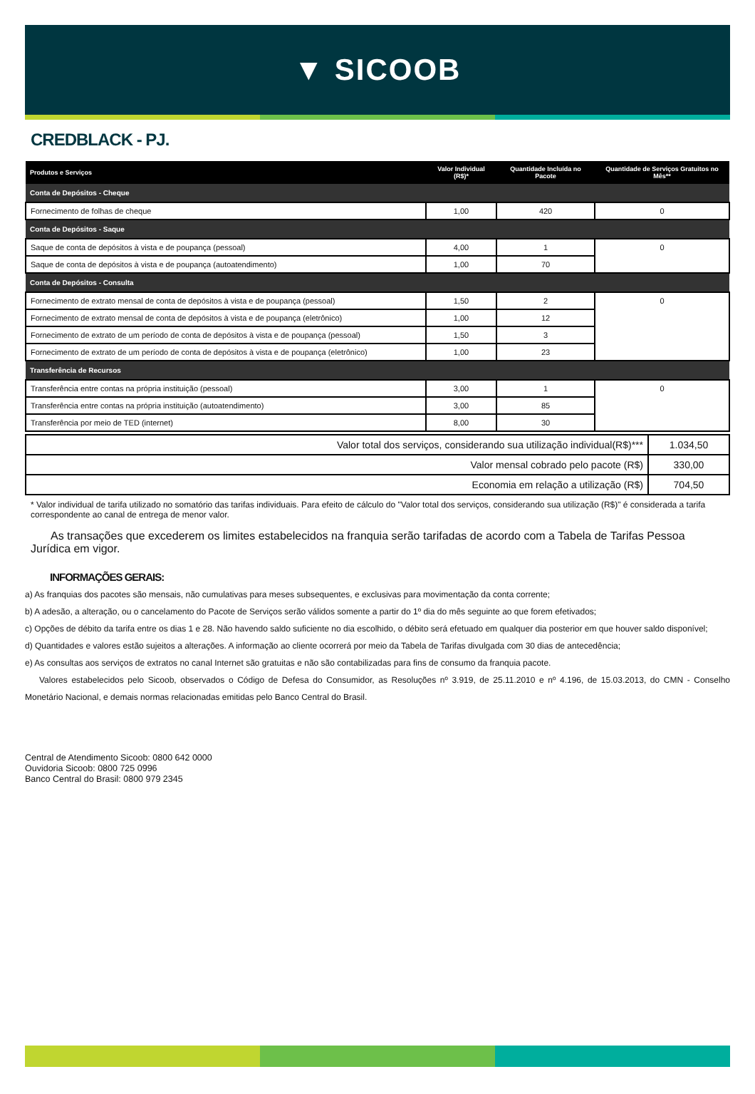▼ SICOOB
CREDBLACK - PJ.
| Produtos e Serviços | Valor Individual (R$)* | Quantidade Incluída no Pacote | Quantidade de Serviços Gratuitos no Mês** |
| --- | --- | --- | --- |
| Conta de Depósitos - Cheque | | | |
| Fornecimento de folhas de cheque | 1,00 | 420 | 0 |
| Conta de Depósitos - Saque | | | |
| Saque de conta de depósitos à vista e de poupança (pessoal) | 4,00 | 1 | 0 |
| Saque de conta de depósitos à vista e de poupança (autoatendimento) | 1,00 | 70 | |
| Conta de Depósitos - Consulta | | | |
| Fornecimento de extrato mensal de conta de depósitos à vista e de poupança (pessoal) | 1,50 | 2 | 0 |
| Fornecimento de extrato mensal de conta de depósitos à vista e de poupança (eletrônico) | 1,00 | 12 | |
| Fornecimento de extrato de um período de conta de depósitos à vista e de poupança (pessoal) | 1,50 | 3 | |
| Fornecimento de extrato de um período de conta de depósitos à vista e de poupança (eletrônico) | 1,00 | 23 | |
| Transferência de Recursos | | | |
| Transferência entre contas na própria instituição (pessoal) | 3,00 | 1 | 0 |
| Transferência entre contas na própria instituição (autoatendimento) | 3,00 | 85 | |
| Transferência por meio de TED (internet) | 8,00 | 30 | |
| Valor total dos serviços, considerando sua utilização individual(R$)*** | 1.034,50 |
| Valor mensal cobrado pelo pacote (R$) | 330,00 |
| Economia em relação a utilização (R$) | 704,50 |
* Valor individual de tarifa utilizado no somatório das tarifas individuais. Para efeito de cálculo do "Valor total dos serviços, considerando sua utilização (R$)" é considerada a tarifa correspondente ao canal de entrega de menor valor.
As transações que excederem os limites estabelecidos na franquia serão tarifadas de acordo com a Tabela de Tarifas Pessoa Jurídica em vigor.
INFORMAÇÕES GERAIS:
a) As franquias dos pacotes são mensais, não cumulativas para meses subsequentes, e exclusivas para movimentação da conta corrente;
b) A adesão, a alteração, ou o cancelamento do Pacote de Serviços serão válidos somente a partir do 1º dia do mês seguinte ao que forem efetivados;
c) Opções de débito da tarifa entre os dias 1 e 28. Não havendo saldo suficiente no dia escolhido, o débito será efetuado em qualquer dia posterior em que houver saldo disponível;
d) Quantidades e valores estão sujeitos a alterações. A informação ao cliente ocorrerá por meio da Tabela de Tarifas divulgada com 30 dias de antecedência;
e) As consultas aos serviços de extratos no canal Internet são gratuitas e não são contabilizadas para fins de consumo da franquia pacote.
Valores estabelecidos pelo Sicoob, observados o Código de Defesa do Consumidor, as Resoluções nº 3.919, de 25.11.2010 e nº 4.196, de 15.03.2013, do CMN - Conselho Monetário Nacional, e demais normas relacionadas emitidas pelo Banco Central do Brasil.
Central de Atendimento Sicoob: 0800 642 0000
Ouvidoria Sicoob: 0800 725 0996
Banco Central do Brasil: 0800 979 2345